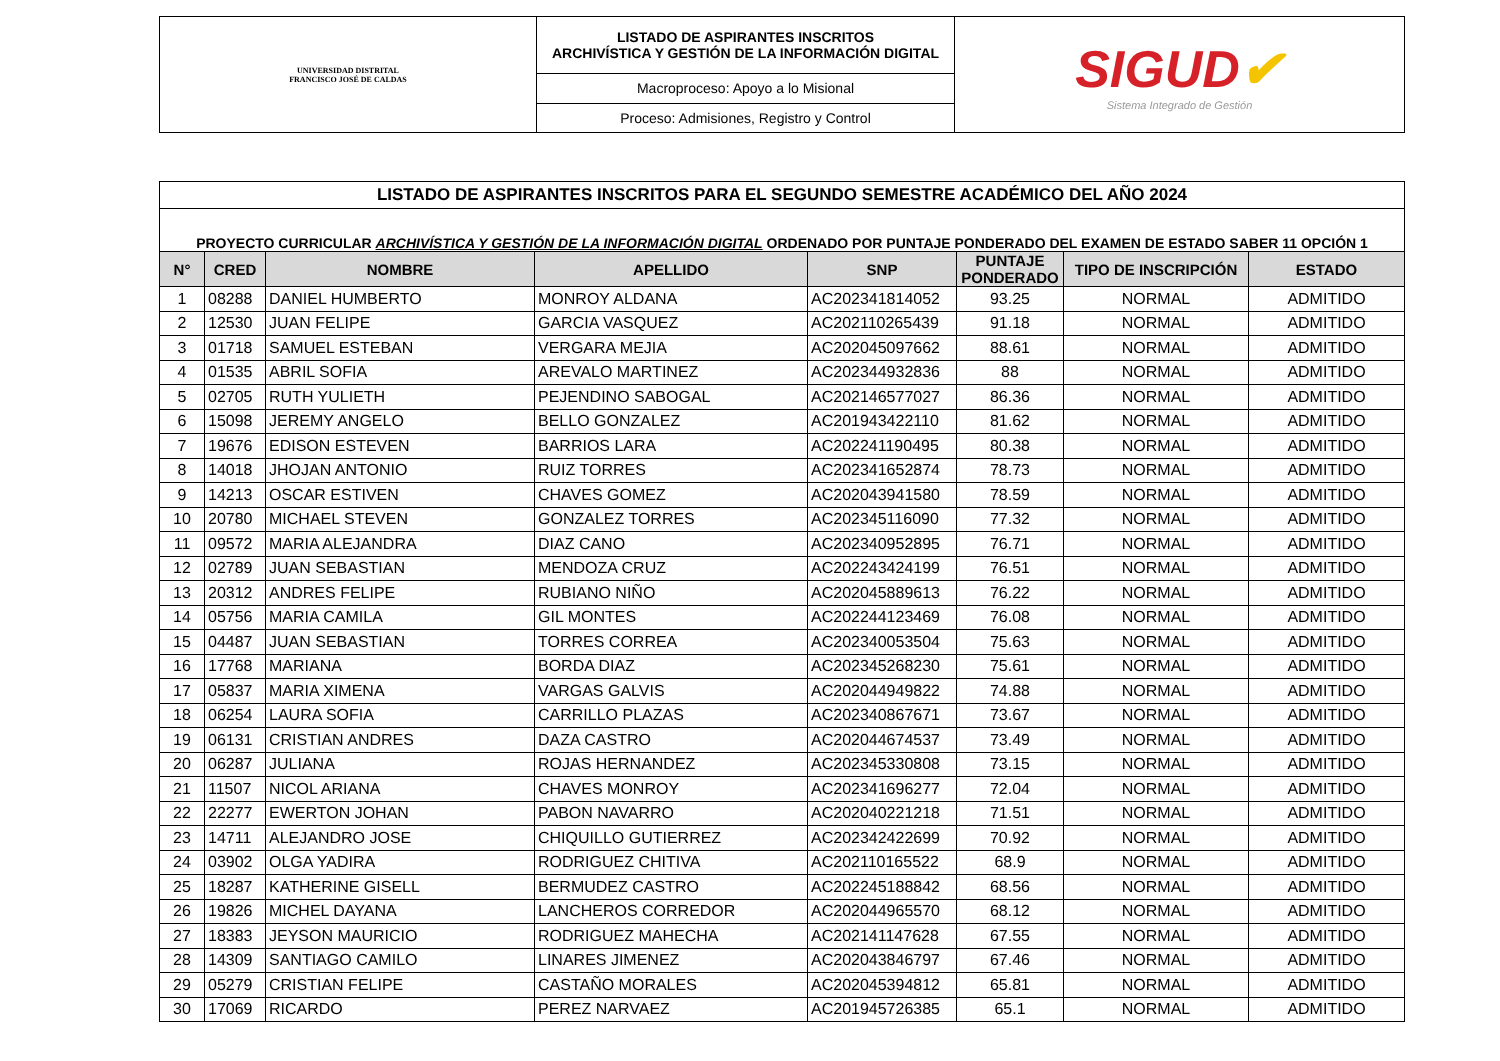| UNIVERSIDAD DISTRITAL FRANCISCO JOSÉ DE CALDAS | LISTADO DE ASPIRANTES INSCRITOS ARCHIVÍSTICA Y GESTIÓN DE LA INFORMACIÓN DIGITAL | SIGUD ✔ Sistema Integrado de Gestión |
| | Macroproceso: Apoyo a lo Misional | |
| | Proceso: Admisiones, Registro y Control | |
| LISTADO DE ASPIRANTES INSCRITOS PARA EL SEGUNDO SEMESTRE ACADÉMICO DEL AÑO 2024 | | | | | | | |
| PROYECTO CURRICULAR ARCHIVÍSTICA Y GESTIÓN DE LA INFORMACIÓN DIGITAL ORDENADO POR PUNTAJE PONDERADO DEL EXAMEN DE ESTADO SABER 11 OPCIÓN 1 | | | | | | | |
| N° | CRED | NOMBRE | APELLIDO | SNP | PUNTAJE PONDERADO | TIPO DE INSCRIPCIÓN | ESTADO |
| 1 | 08288 | DANIEL HUMBERTO | MONROY ALDANA | AC202341814052 | 93.25 | NORMAL | ADMITIDO |
| 2 | 12530 | JUAN FELIPE | GARCIA VASQUEZ | AC202110265439 | 91.18 | NORMAL | ADMITIDO |
| 3 | 01718 | SAMUEL ESTEBAN | VERGARA MEJIA | AC202045097662 | 88.61 | NORMAL | ADMITIDO |
| 4 | 01535 | ABRIL SOFIA | AREVALO MARTINEZ | AC202344932836 | 88 | NORMAL | ADMITIDO |
| 5 | 02705 | RUTH YULIETH | PEJENDINO SABOGAL | AC202146577027 | 86.36 | NORMAL | ADMITIDO |
| 6 | 15098 | JEREMY ANGELO | BELLO GONZALEZ | AC201943422110 | 81.62 | NORMAL | ADMITIDO |
| 7 | 19676 | EDISON ESTEVEN | BARRIOS LARA | AC202241190495 | 80.38 | NORMAL | ADMITIDO |
| 8 | 14018 | JHOJAN ANTONIO | RUIZ TORRES | AC202341652874 | 78.73 | NORMAL | ADMITIDO |
| 9 | 14213 | OSCAR ESTIVEN | CHAVES GOMEZ | AC202043941580 | 78.59 | NORMAL | ADMITIDO |
| 10 | 20780 | MICHAEL STEVEN | GONZALEZ TORRES | AC202345116090 | 77.32 | NORMAL | ADMITIDO |
| 11 | 09572 | MARIA ALEJANDRA | DIAZ CANO | AC202340952895 | 76.71 | NORMAL | ADMITIDO |
| 12 | 02789 | JUAN SEBASTIAN | MENDOZA CRUZ | AC202243424199 | 76.51 | NORMAL | ADMITIDO |
| 13 | 20312 | ANDRES FELIPE | RUBIANO NIÑO | AC202045889613 | 76.22 | NORMAL | ADMITIDO |
| 14 | 05756 | MARIA CAMILA | GIL MONTES | AC202244123469 | 76.08 | NORMAL | ADMITIDO |
| 15 | 04487 | JUAN SEBASTIAN | TORRES CORREA | AC202340053504 | 75.63 | NORMAL | ADMITIDO |
| 16 | 17768 | MARIANA | BORDA DIAZ | AC202345268230 | 75.61 | NORMAL | ADMITIDO |
| 17 | 05837 | MARIA XIMENA | VARGAS GALVIS | AC202044949822 | 74.88 | NORMAL | ADMITIDO |
| 18 | 06254 | LAURA SOFIA | CARRILLO PLAZAS | AC202340867671 | 73.67 | NORMAL | ADMITIDO |
| 19 | 06131 | CRISTIAN ANDRES | DAZA CASTRO | AC202044674537 | 73.49 | NORMAL | ADMITIDO |
| 20 | 06287 | JULIANA | ROJAS HERNANDEZ | AC202345330808 | 73.15 | NORMAL | ADMITIDO |
| 21 | 11507 | NICOL ARIANA | CHAVES MONROY | AC202341696277 | 72.04 | NORMAL | ADMITIDO |
| 22 | 22277 | EWERTON JOHAN | PABON NAVARRO | AC202040221218 | 71.51 | NORMAL | ADMITIDO |
| 23 | 14711 | ALEJANDRO JOSE | CHIQUILLO GUTIERREZ | AC202342422699 | 70.92 | NORMAL | ADMITIDO |
| 24 | 03902 | OLGA YADIRA | RODRIGUEZ CHITIVA | AC202110165522 | 68.9 | NORMAL | ADMITIDO |
| 25 | 18287 | KATHERINE GISELL | BERMUDEZ CASTRO | AC202245188842 | 68.56 | NORMAL | ADMITIDO |
| 26 | 19826 | MICHEL DAYANA | LANCHEROS CORREDOR | AC202044965570 | 68.12 | NORMAL | ADMITIDO |
| 27 | 18383 | JEYSON MAURICIO | RODRIGUEZ MAHECHA | AC202141147628 | 67.55 | NORMAL | ADMITIDO |
| 28 | 14309 | SANTIAGO CAMILO | LINARES JIMENEZ | AC202043846797 | 67.46 | NORMAL | ADMITIDO |
| 29 | 05279 | CRISTIAN FELIPE | CASTAÑO MORALES | AC202045394812 | 65.81 | NORMAL | ADMITIDO |
| 30 | 17069 | RICARDO | PEREZ NARVAEZ | AC201945726385 | 65.1 | NORMAL | ADMITIDO |